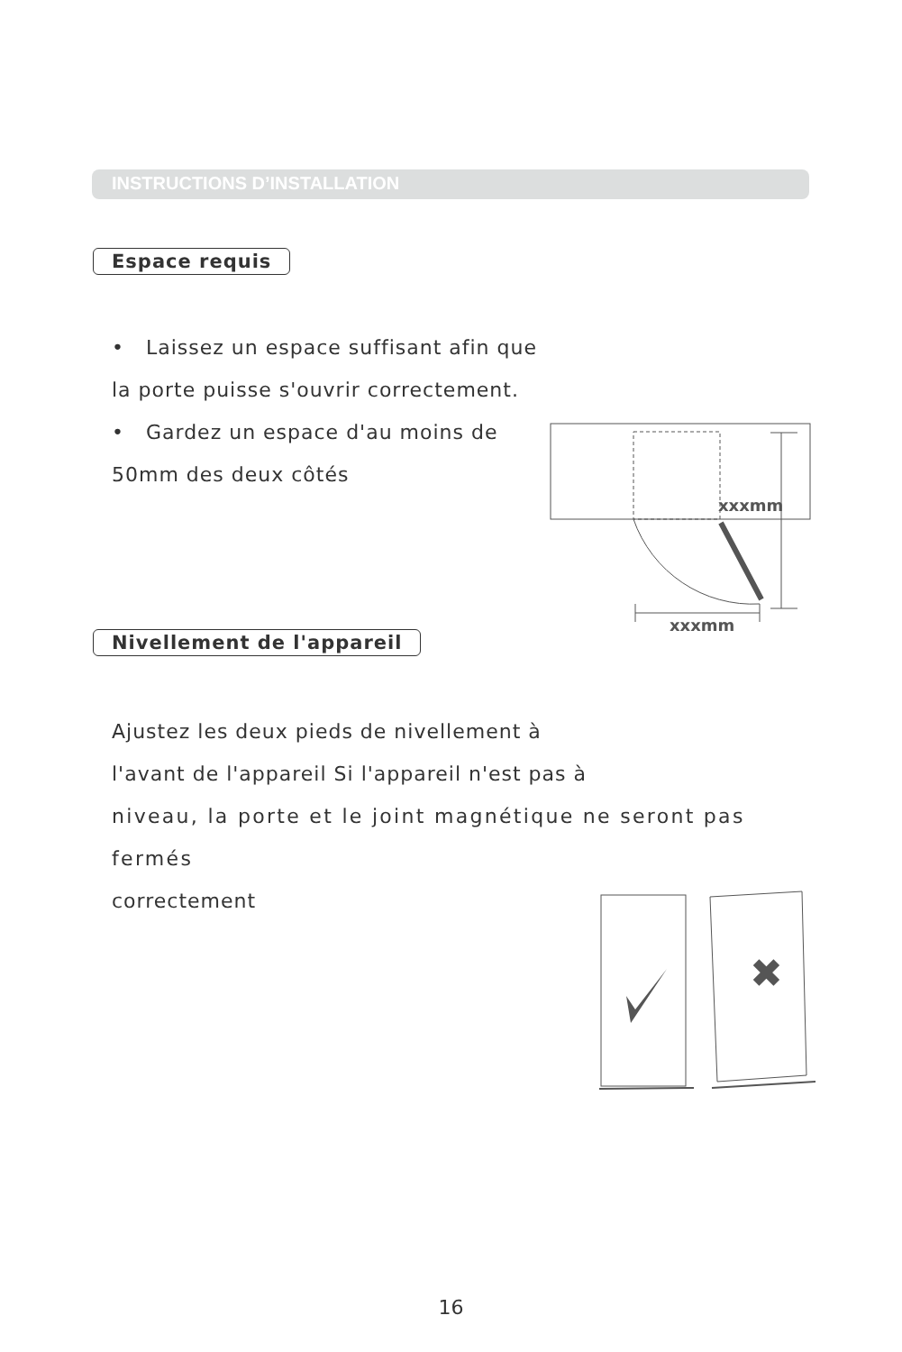INSTRUCTIONS D’INSTALLATION
Espace requis
• Laissez un espace suffisant afin que
la porte puisse s'ouvrir correctement.
• Gardez un espace d'au moins de
50mm des deux côtés
xxxmm
xxxmm
Nivellement de l'appareil
Ajustez les deux pieds de nivellement à
l'avant de l'appareil Si l'appareil n'est pas à
niveau, la porte et le joint magnétique ne seront pas fermés
correctement
✖
16